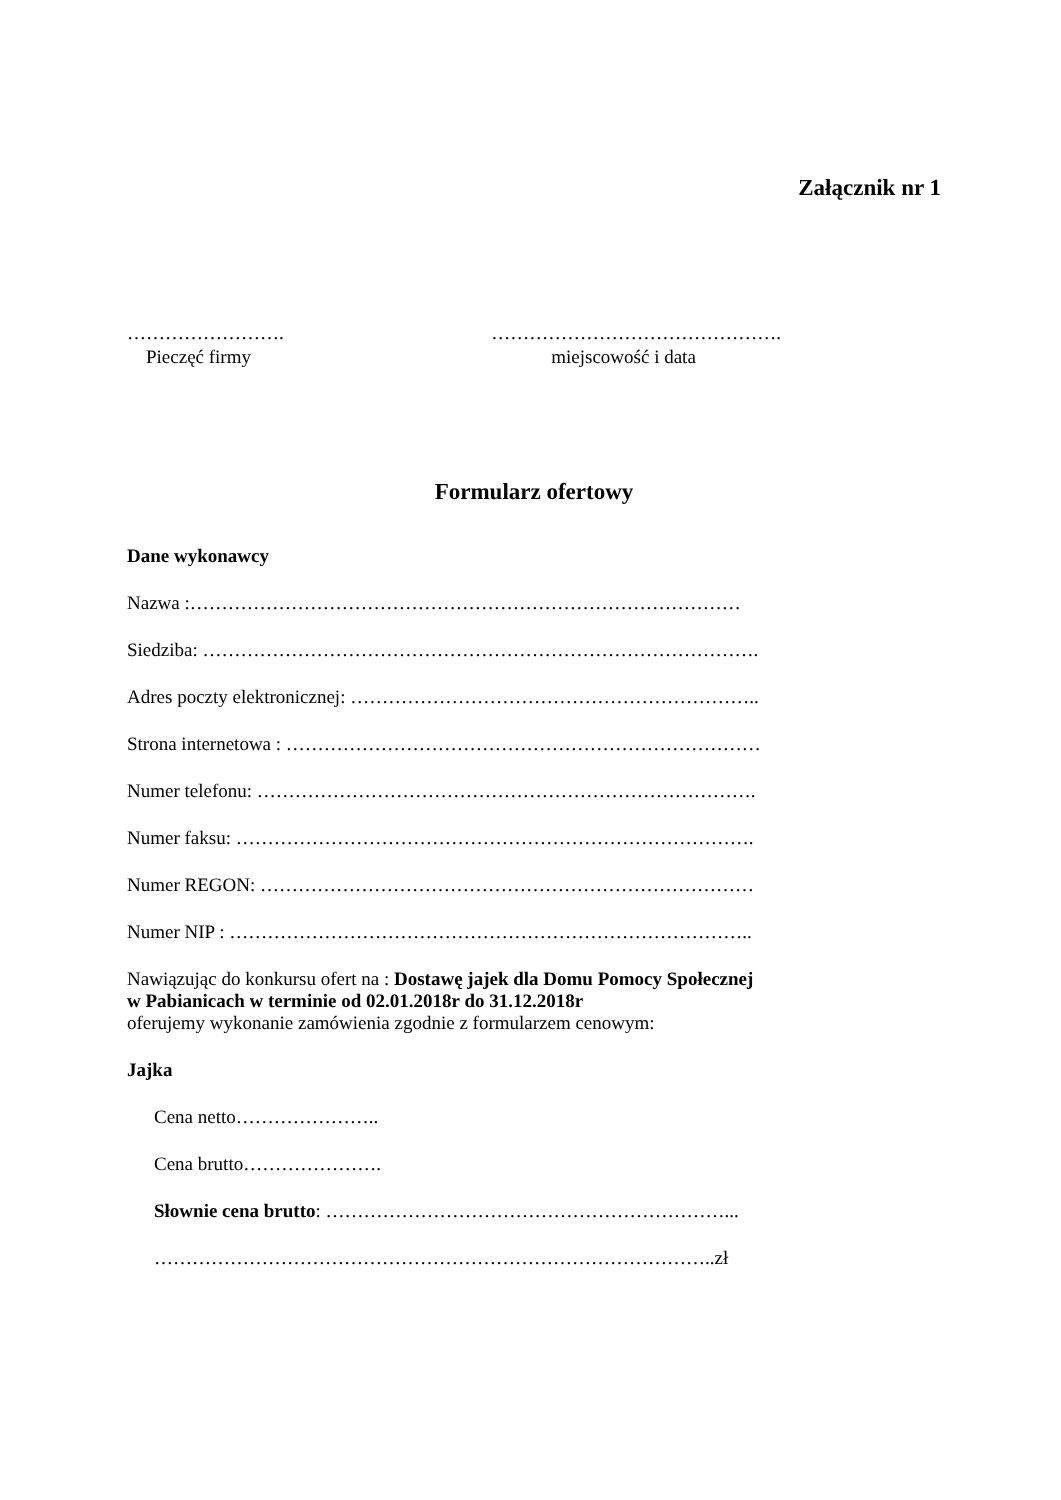Załącznik nr 1
…………………….
Pieczęć firmy
……………………………………….
miejscowość i data
Formularz ofertowy
Dane wykonawcy
Nazwa :……………………………………………………………………………
Siedziba: …………………………………………………………………………….
Adres poczty elektronicznej: ………………………………………………………..
Strona internetowa : …………………………………………………………………
Numer telefonu: …………………………………………………………………….
Numer faksu: ……………………………………………………………………….
Numer REGON: ……………………………………………………………………
Numer NIP : ………………………………………………………………………..
Nawiązując do konkursu ofert na : Dostawę jajek dla Domu Pomocy Społecznej
w Pabianicach w terminie od 02.01.2018r do 31.12.2018r
oferujemy wykonanie zamówienia zgodnie z formularzem cenowym:
Jajka
Cena netto…………………..
Cena brutto………………….
Słownie cena brutto: ………………………………………………………...
……………………………………………………………………………..zł